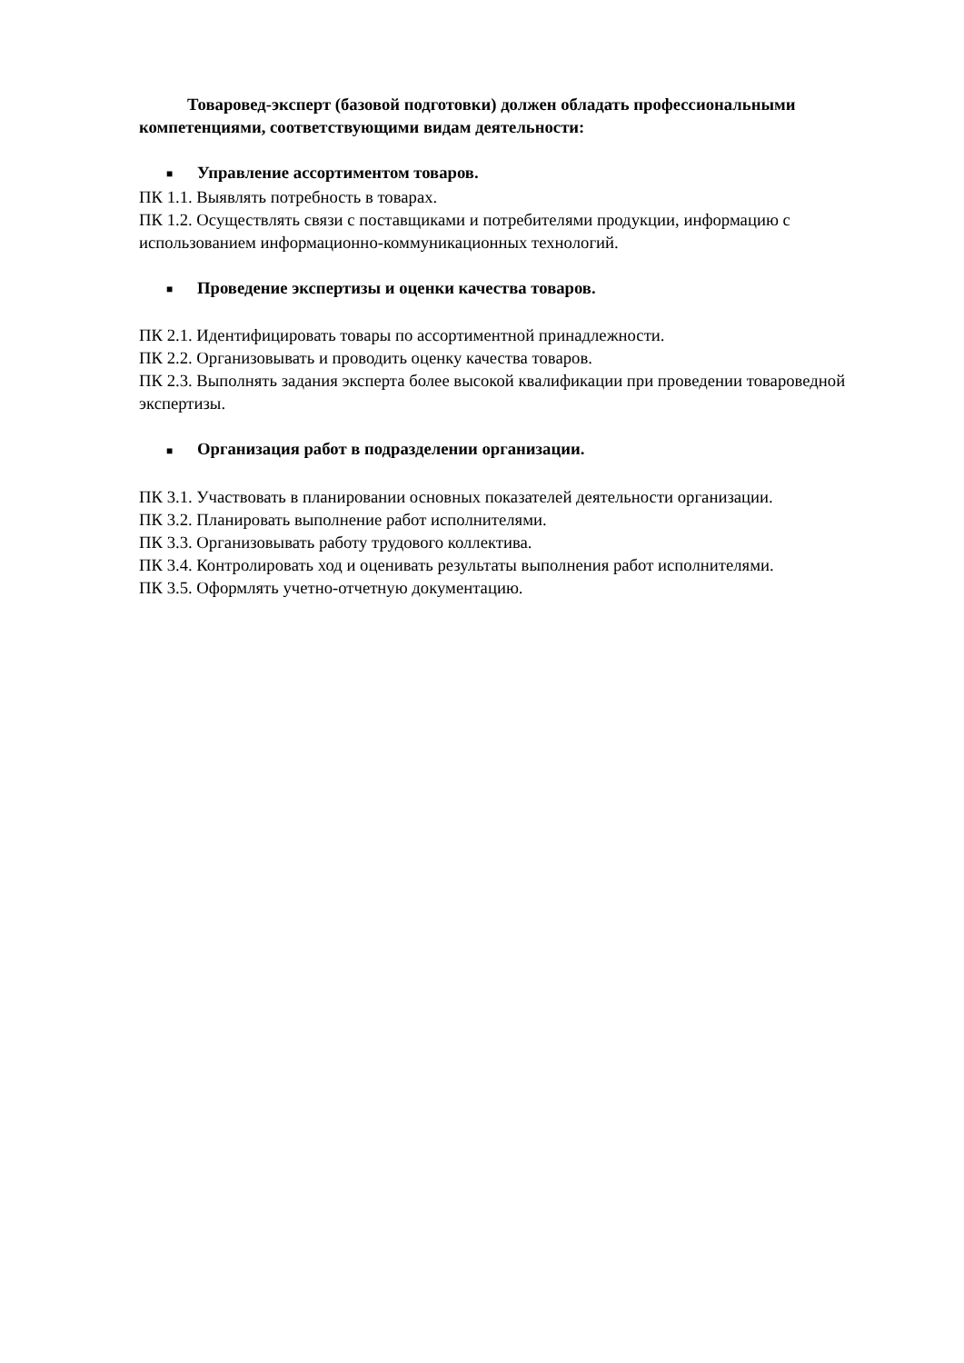Товаровед-эксперт (базовой подготовки) должен обладать профессиональными компетенциями, соответствующими видам деятельности:
■ Управление ассортиментом товаров.
ПК 1.1. Выявлять потребность в товарах.
ПК 1.2. Осуществлять связи с поставщиками и потребителями продукции, информацию с использованием информационно-коммуникационных технологий.
■ Проведение экспертизы и оценки качества товаров.
ПК 2.1. Идентифицировать товары по ассортиментной принадлежности.
ПК 2.2. Организовывать и проводить оценку качества товаров.
ПК 2.3. Выполнять задания эксперта более высокой квалификации при проведении товароведной экспертизы.
■ Организация работ в подразделении организации.
ПК 3.1. Участвовать в планировании основных показателей деятельности организации.
ПК 3.2. Планировать выполнение работ исполнителями.
ПК 3.3. Организовывать работу трудового коллектива.
ПК 3.4. Контролировать ход и оценивать результаты выполнения работ исполнителями.
ПК 3.5. Оформлять учетно-отчетную документацию.